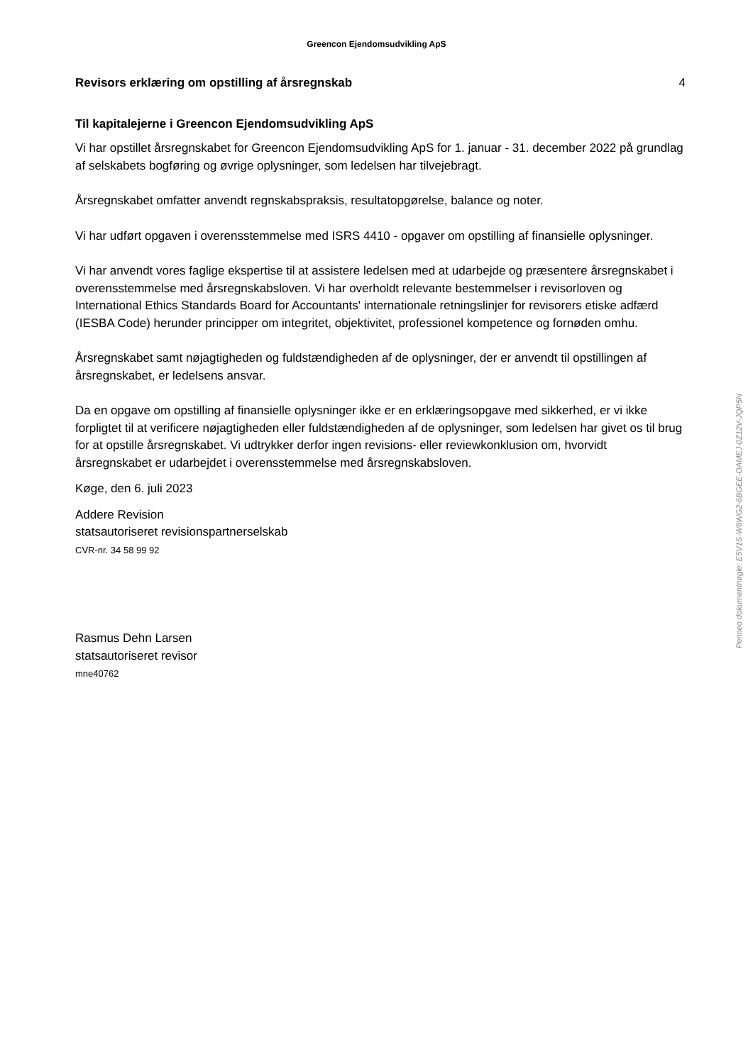Greencon Ejendomsudvikling ApS
Revisors erklæring om opstilling af årsregnskab 4
Til kapitalejerne i Greencon Ejendomsudvikling ApS
Vi har opstillet årsregnskabet for Greencon Ejendomsudvikling ApS for 1. januar - 31. december 2022 på grundlag af selskabets bogføring og øvrige oplysninger, som ledelsen har tilvejebragt.
Årsregnskabet omfatter anvendt regnskabspraksis, resultatopgørelse, balance og noter.
Vi har udført opgaven i overensstemmelse med ISRS 4410 - opgaver om opstilling af finansielle oplysninger.
Vi har anvendt vores faglige ekspertise til at assistere ledelsen med at udarbejde og præsentere årsregnskabet i overensstemmelse med årsregnskabsloven. Vi har overholdt relevante bestemmelser i revisorloven og International Ethics Standards Board for Accountants' internationale retningslinjer for revisorers etiske adfærd (IESBA Code) herunder principper om integritet, objektivitet, professionel kompetence og fornøden omhu.
Årsregnskabet samt nøjagtigheden og fuldstændigheden af de oplysninger, der er anvendt til opstillingen af årsregnskabet, er ledelsens ansvar.
Da en opgave om opstilling af finansielle oplysninger ikke er en erklæringsopgave med sikkerhed, er vi ikke forpligtet til at verificere nøjagtigheden eller fuldstændigheden af de oplysninger, som ledelsen har givet os til brug for at opstille årsregnskabet. Vi udtrykker derfor ingen revisions- eller reviewkonklusion om, hvorvidt årsregnskabet er udarbejdet i overensstemmelse med årsregnskabsloven.
Køge, den 6. juli 2023
Addere Revision
statsautoriseret revisionspartnerselskab
CVR-nr. 34 58 99 92
Rasmus Dehn Larsen
statsautoriseret revisor
mne40762
Penneo dokumentnøgle: E5V1S-W8WG2-6BGEE-OAMEJ-0Z12V-JQP5N